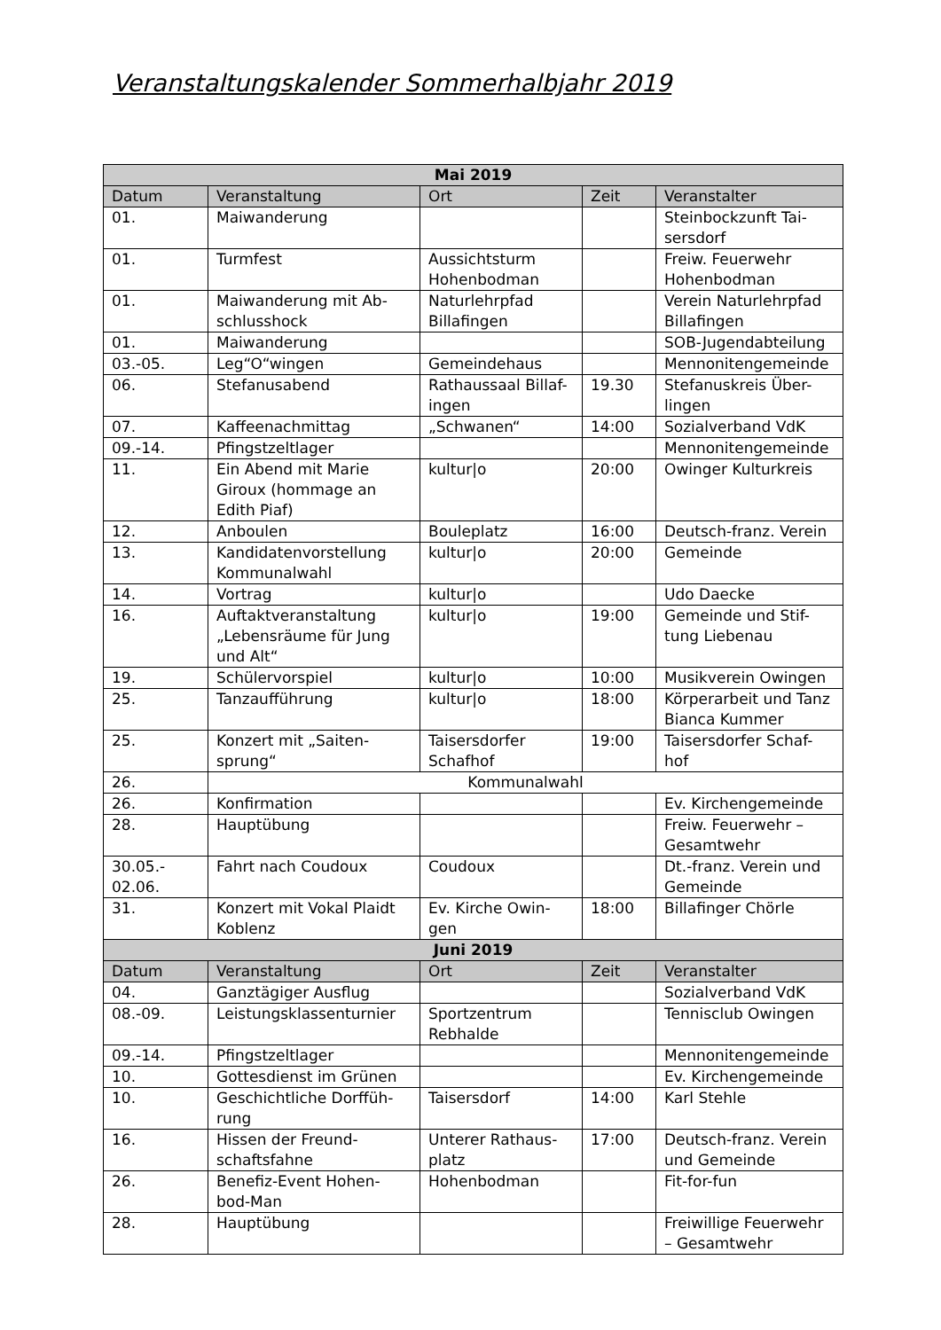Veranstaltungskalender Sommerhalbjahr 2019
| Mai 2019 | | | | |
| --- | --- | --- | --- | --- |
| Datum | Veranstaltung | Ort | Zeit | Veranstalter |
| 01. | Maiwanderung | | | Steinbockzunft Tai- sersdorf |
| 01. | Turmfest | Aussichtsturm Hohenbodman | | Freiw. Feuerwehr Hohenbodman |
| 01. | Maiwanderung mit Ab- schlusshock | Naturlehrpfad Billafingen | | Verein Naturlehrpfad Billafingen |
| 01. | Maiwanderung | | | SOB-Jugendabteilung |
| 03.-05. | Leg“O“wingen | Gemeindehaus | | Mennonitengemeinde |
| 06. | Stefanusabend | Rathaussaal Billaf- ingen | 19.30 | Stefanuskreis Über- lingen |
| 07. | Kaffeenachmittag | „Schwanen“ | 14:00 | Sozialverband VdK |
| 09.-14. | Pfingstzeltlager | | | Mennonitengemeinde |
| 11. | Ein Abend mit Marie Giroux (hommage an Edith Piaf) | kultur/o | 20:00 | Owinger Kulturkreis |
| 12. | Anboulen | Bouleplatz | 16:00 | Deutsch-franz. Verein |
| 13. | Kandidatenvorstellung Kommunalwahl | kultur/o | 20:00 | Gemeinde |
| 14. | Vortrag | kultur/o | | Udo Daecke |
| 16. | Auftaktveranstaltung „Lebensräume für Jung und Alt“ | kultur/o | 19:00 | Gemeinde und Stif- tung Liebenau |
| 19. | Schülervorspiel | kultur/o | 10:00 | Musikverein Owingen |
| 25. | Tanzaufführung | kultur/o | 18:00 | Körperarbeit und Tanz Bianca Kummer |
| 25. | Konzert mit „Saiten- sprung“ | Taisersdorfer Schafhof | 19:00 | Taisersdorfer Schaf- hof |
| 26. | Kommunalwahl | | | |
| 26. | Konfirmation | | | Ev. Kirchengemeinde |
| 28. | Hauptübung | | | Freiw. Feuerwehr – Gesamtwehr |
| 30.05.- 02.06. | Fahrt nach Coudoux | Coudoux | | Dt.-franz. Verein und Gemeinde |
| 31. | Konzert mit Vokal Plaidt Koblenz | Ev. Kirche Owin- gen | 18:00 | Billafinger Chörle |
| Juni 2019 | | | | |
| Datum | Veranstaltung | Ort | Zeit | Veranstalter |
| 04. | Ganztägiger Ausflug | | | Sozialverband VdK |
| 08.-09. | Leistungsklassenturnier | Sportzentrum Rebhalde | | Tennisclub Owingen |
| 09.-14. | Pfingstzeltlager | | | Mennonitengemeinde |
| 10. | Gottesdienst im Grünen | | | Ev. Kirchengemeinde |
| 10. | Geschichtliche Dorffüh- rung | Taisersdorf | 14:00 | Karl Stehle |
| 16. | Hissen der Freund- schaftsfahne | Unterer Rathaus- platz | 17:00 | Deutsch-franz. Verein und Gemeinde |
| 26. | Benefiz-Event Hohen- bod-Man | Hohenbodman | | Fit-for-fun |
| 28. | Hauptübung | | | Freiwillige Feuerwehr – Gesamtwehr |